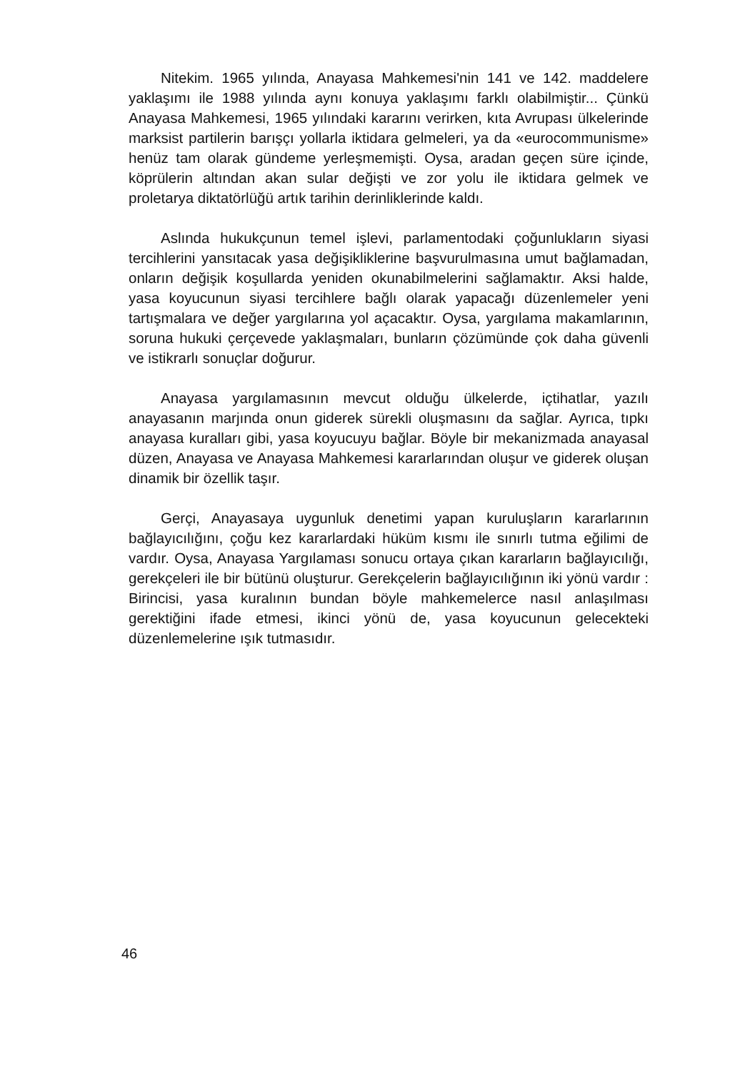Nitekim. 1965 yılında, Anayasa Mahkemesi'nin 141 ve 142. maddelere yaklaşımı ile 1988 yılında aynı konuya yaklaşımı farklı olabilmiştir... Çünkü Anayasa Mahkemesi, 1965 yılındaki kararını verirken, kıta Avrupası ülkelerinde marksist partilerin barışçı yollarla iktidara gelmeleri, ya da «eurocommunisme» henüz tam olarak gündeme yerleşmemişti. Oysa, aradan geçen süre içinde, köprülerin altından akan sular değişti ve zor yolu ile iktidara gelmek ve proletarya diktatörlüğü artık tarihin derinliklerinde kaldı.
Aslında hukukçunun temel işlevi, parlamentodaki çoğunlukların siyasi tercihlerini yansıtacak yasa değişikliklerine başvurulmasına umut bağlamadan, onların değişik koşullarda yeniden okunabilmelerini sağlamaktır. Aksi halde, yasa koyucunun siyasi tercihlere bağlı olarak yapacağı düzenlemeler yeni tartışmalara ve değer yargılarına yol açacaktır. Oysa, yargılama makamlarının, soruna hukuki çerçevede yaklaşmaları, bunların çözümünde çok daha güvenli ve istikrarlı sonuçlar doğurur.
Anayasa yargılamasının mevcut olduğu ülkelerde, içtihatlar, yazılı anayasanın marjında onun giderek sürekli oluşmasını da sağlar. Ayrıca, tıpkı anayasa kuralları gibi, yasa koyucuyu bağlar. Böyle bir mekanizmada anayasal düzen, Anayasa ve Anayasa Mahkemesi kararlarından oluşur ve giderek oluşan dinamik bir özellik taşır.
Gerçi, Anayasaya uygunluk denetimi yapan kuruluşların kararlarının bağlayıcılığını, çoğu kez kararlardaki hüküm kısmı ile sınırlı tutma eğilimi de vardır. Oysa, Anayasa Yargılaması sonucu ortaya çıkan kararların bağlayıcılığı, gerekçeleri ile bir bütünü oluşturur. Gerekçelerin bağlayıcılığının iki yönü vardır : Birincisi, yasa kuralının bundan böyle mahkemelerce nasıl anlaşılması gerektiğini ifade etmesi, ikinci yönü de, yasa koyucunun gelecekteki düzenlemelerine ışık tutmasıdır.
46